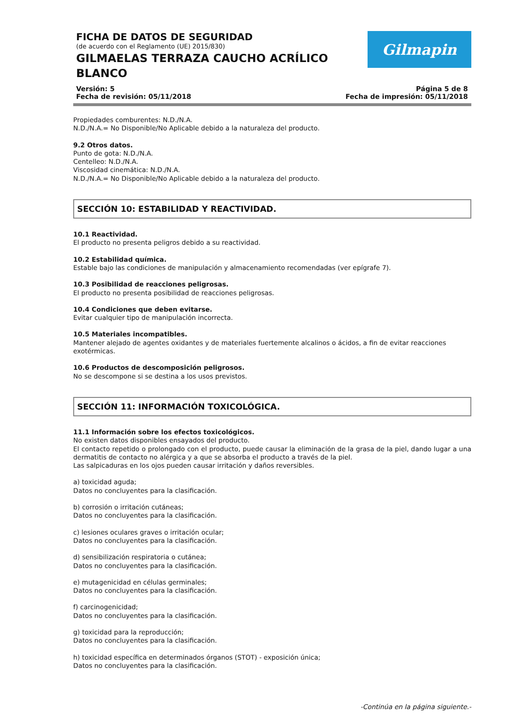FICHA DE DATOS DE SEGURIDAD
(de acuerdo con el Reglamento (UE) 2015/830)
GILMAELAS TERRAZA CAUCHO ACRÍLICO BLANCO
Gilmapin
Versión: 5
Fecha de revisión: 05/11/2018
Página 5 de 8
Fecha de impresión: 05/11/2018
Propiedades comburentes: N.D./N.A.
N.D./N.A.= No Disponible/No Aplicable debido a la naturaleza del producto.
9.2 Otros datos.
Punto de gota: N.D./N.A.
Centelleo: N.D./N.A.
Viscosidad cinemática: N.D./N.A.
N.D./N.A.= No Disponible/No Aplicable debido a la naturaleza del producto.
SECCIÓN 10: ESTABILIDAD Y REACTIVIDAD.
10.1 Reactividad.
El producto no presenta peligros debido a su reactividad.
10.2 Estabilidad química.
Estable bajo las condiciones de manipulación y almacenamiento recomendadas (ver epígrafe 7).
10.3 Posibilidad de reacciones peligrosas.
El producto no presenta posibilidad de reacciones peligrosas.
10.4 Condiciones que deben evitarse.
Evitar cualquier tipo de manipulación incorrecta.
10.5 Materiales incompatibles.
Mantener alejado de agentes oxidantes y de materiales fuertemente alcalinos o ácidos, a fin de evitar reacciones exotérmicas.
10.6 Productos de descomposición peligrosos.
No se descompone si se destina a los usos previstos.
SECCIÓN 11: INFORMACIÓN TOXICOLÓGICA.
11.1 Información sobre los efectos toxicológicos.
No existen datos disponibles ensayados del producto.
El contacto repetido o prolongado con el producto, puede causar la eliminación de la grasa de la piel, dando lugar a una dermatitis de contacto no alérgica y a que se absorba el producto a través de la piel.
Las salpicaduras en los ojos pueden causar irritación y daños reversibles.
a) toxicidad aguda;
Datos no concluyentes para la clasificación.
b) corrosión o irritación cutáneas;
Datos no concluyentes para la clasificación.
c) lesiones oculares graves o irritación ocular;
Datos no concluyentes para la clasificación.
d) sensibilización respiratoria o cutánea;
Datos no concluyentes para la clasificación.
e) mutagenicidad en células germinales;
Datos no concluyentes para la clasificación.
f) carcinogenicidad;
Datos no concluyentes para la clasificación.
g) toxicidad para la reproducción;
Datos no concluyentes para la clasificación.
h) toxicidad específica en determinados órganos (STOT) - exposición única;
Datos no concluyentes para la clasificación.
-Continúa en la página siguiente.-